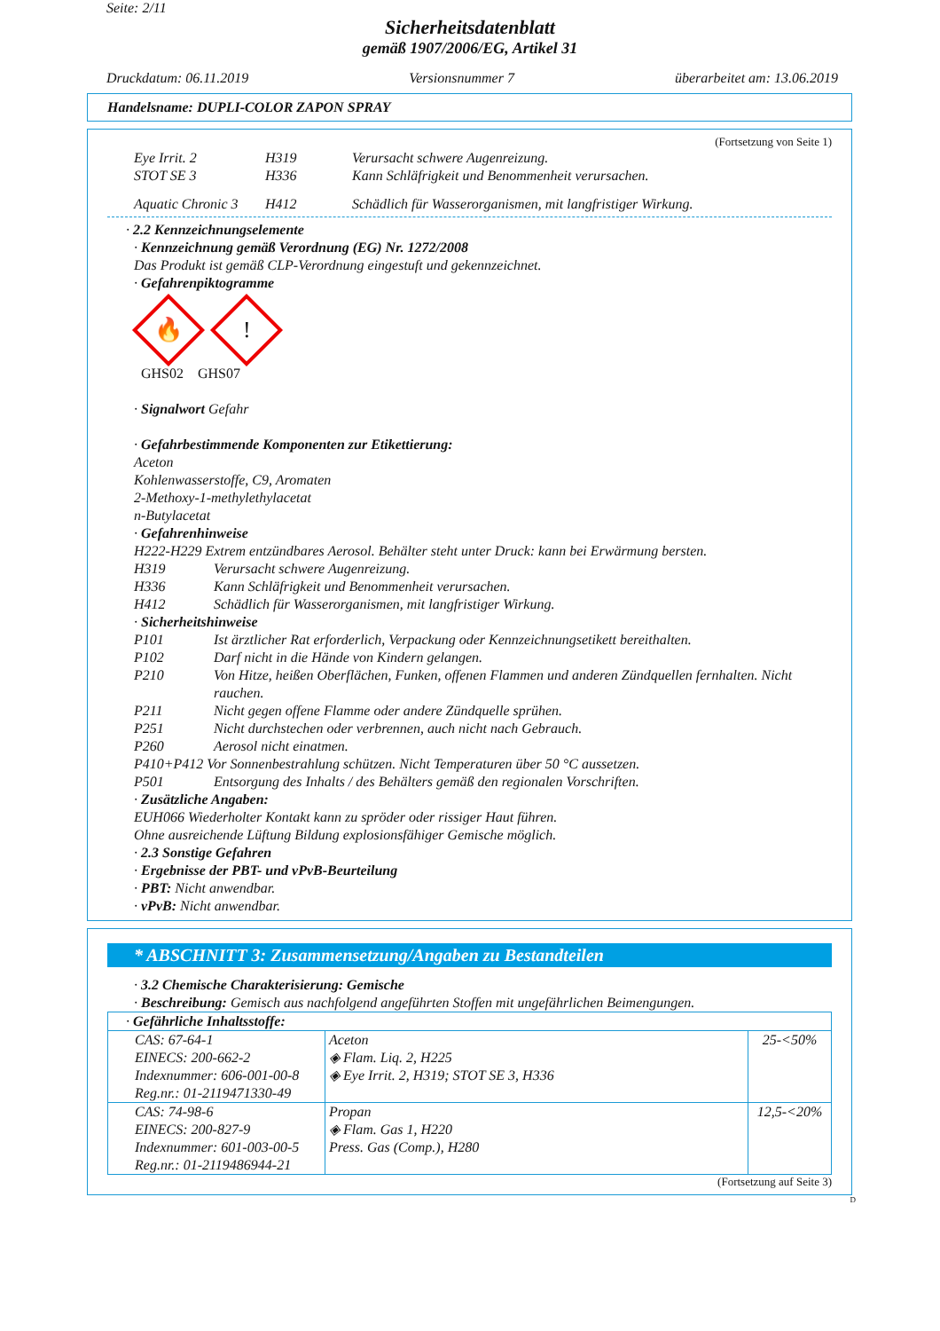Seite: 2/11
Sicherheitsdatenblatt
gemäß 1907/2006/EG, Artikel 31
Druckdatum: 06.11.2019 Versionsnummer 7 überarbeitet am: 13.06.2019
Handelsname: DUPLI-COLOR ZAPON SPRAY
(Fortsetzung von Seite 1)
| Eye Irrit. 2 | H319 | Verursacht schwere Augenreizung. |
| STOT SE 3 | H336 | Kann Schläfrigkeit und Benommenheit verursachen. |
| Aquatic Chronic 3 | H412 | Schädlich für Wasserorganismen, mit langfristiger Wirkung. |
· 2.2 Kennzeichnungselemente
· Kennzeichnung gemäß Verordnung (EG) Nr. 1272/2008
Das Produkt ist gemäß CLP-Verordnung eingestuft und gekennzeichnet.
· Gefahrenpiktogramme
🔥!
GHS02 GHS07
· Signalwort Gefahr
· Gefahrbestimmende Komponenten zur Etikettierung:
Aceton
Kohlenwasserstoffe, C9, Aromaten
2-Methoxy-1-methylethylacetat
n-Butylacetat
· Gefahrenhinweise
H222-H229 Extrem entzündbares Aerosol. Behälter steht unter Druck: kann bei Erwärmung bersten.
H319 Verursacht schwere Augenreizung.
H336 Kann Schläfrigkeit und Benommenheit verursachen.
H412 Schädlich für Wasserorganismen, mit langfristiger Wirkung.
· Sicherheitshinweise
P101 Ist ärztlicher Rat erforderlich, Verpackung oder Kennzeichnungsetikett bereithalten.
P102 Darf nicht in die Hände von Kindern gelangen.
P210 Von Hitze, heißen Oberflächen, Funken, offenen Flammen und anderen Zündquellen fernhalten. Nicht rauchen.
P211 Nicht gegen offene Flamme oder andere Zündquelle sprühen.
P251 Nicht durchstechen oder verbrennen, auch nicht nach Gebrauch.
P260 Aerosol nicht einatmen.
P410+P412 Vor Sonnenbestrahlung schützen. Nicht Temperaturen über 50 °C aussetzen.
P501 Entsorgung des Inhalts / des Behälters gemäß den regionalen Vorschriften.
· Zusätzliche Angaben:
EUH066 Wiederholter Kontakt kann zu spröder oder rissiger Haut führen.
Ohne ausreichende Lüftung Bildung explosionsfähiger Gemische möglich.
· 2.3 Sonstige Gefahren
· Ergebnisse der PBT- und vPvB-Beurteilung
· PBT: Nicht anwendbar.
· vPvB: Nicht anwendbar.
* ABSCHNITT 3: Zusammensetzung/Angaben zu Bestandteilen
· 3.2 Chemische Charakterisierung: Gemische
· Beschreibung: Gemisch aus nachfolgend angeführten Stoffen mit ungefährlichen Beimengungen.
| · Gefährliche Inhaltsstoffe: | | |
| CAS: 67-64-1 EINECS: 200-662-2 Indexnummer: 606-001-00-8 Reg.nr.: 01-2119471330-49 | Aceton ◈ Flam. Liq. 2, H225 ◈ Eye Irrit. 2, H319; STOT SE 3, H336 | 25-<50% |
| CAS: 74-98-6 EINECS: 200-827-9 Indexnummer: 601-003-00-5 Reg.nr.: 01-2119486944-21 | Propan ◈ Flam. Gas 1, H220 Press. Gas (Comp.), H280 | 12,5-<20% |
(Fortsetzung auf Seite 3)
D